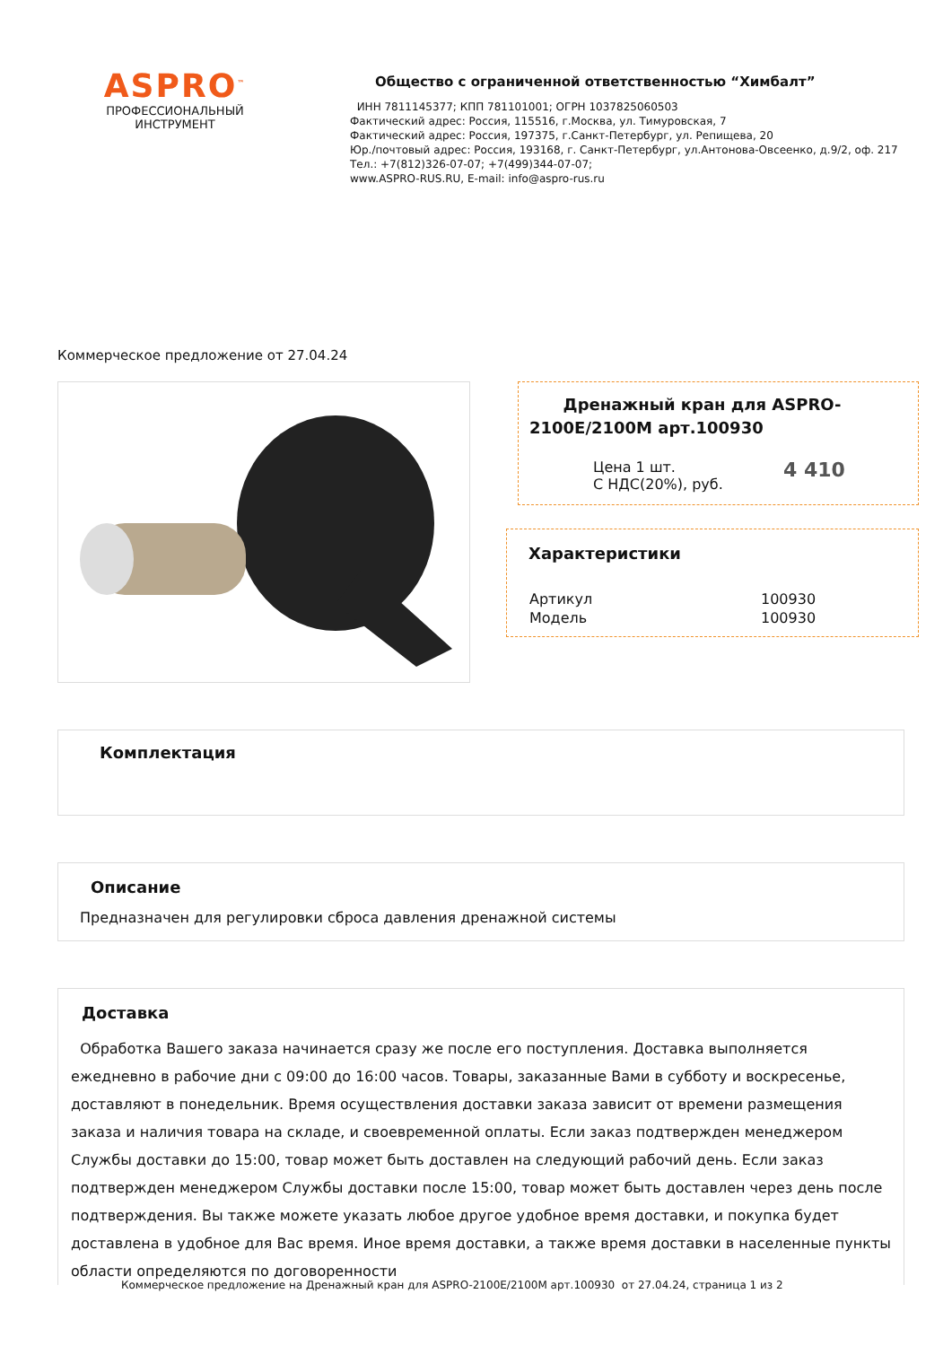ASPRO<sup>™</sup>
ПРОФЕССИОНАЛЬНЫЙ
ИНСТРУМЕНТ
Общество с ограниченной ответственностью “Химбалт”
ИНН 7811145377; КПП 781101001; ОГРН 1037825060503
Фактический адрес: Россия, 115516, г.Москва, ул. Тимуровская, 7
Фактический адрес: Россия, 197375, г.Санкт-Петербург, ул. Репищева, 20
Юр./почтовый адрес: Россия, 193168, г. Санкт-Петербург, ул.Антонова-Овсеенко, д.9/2, оф. 217
Тел.: +7(812)326-07-07; +7(499)344-07-07;
www.ASPRO-RUS.RU, E-mail: info@aspro-rus.ru
Коммерческое предложение от 27.04.24
Дренажный кран для ASPRO-2100E/2100M арт.100930
| Цена 1 шт. С НДС(20%), руб. | 4 410 |
Характеристики
| Артикул | 100930 |
| Модель | 100930 |
Комплектация
Описание
Предназначен для регулировки сброса давления дренажной системы
Доставка
Обработка Вашего заказа начинается сразу же после его поступления. Доставка выполняется ежедневно в рабочие дни с 09:00 до 16:00 часов. Товары, заказанные Вами в субботу и воскресенье, доставляют в понедельник. Время осуществления доставки заказа зависит от времени размещения заказа и наличия товара на складе, и своевременной оплаты. Если заказ подтвержден менеджером Службы доставки до 15:00, товар может быть доставлен на следующий рабочий день. Если заказ подтвержден менеджером Службы доставки после 15:00, товар может быть доставлен через день после подтверждения. Вы также можете указать любое другое удобное время доставки, и покупка будет доставлена в удобное для Вас время. Иное время доставки, а также время доставки в населенные пункты области определяются по договоренности
Коммерческое предложение на Дренажный кран для ASPRO-2100E/2100M арт.100930 от 27.04.24, страница 1 из 2